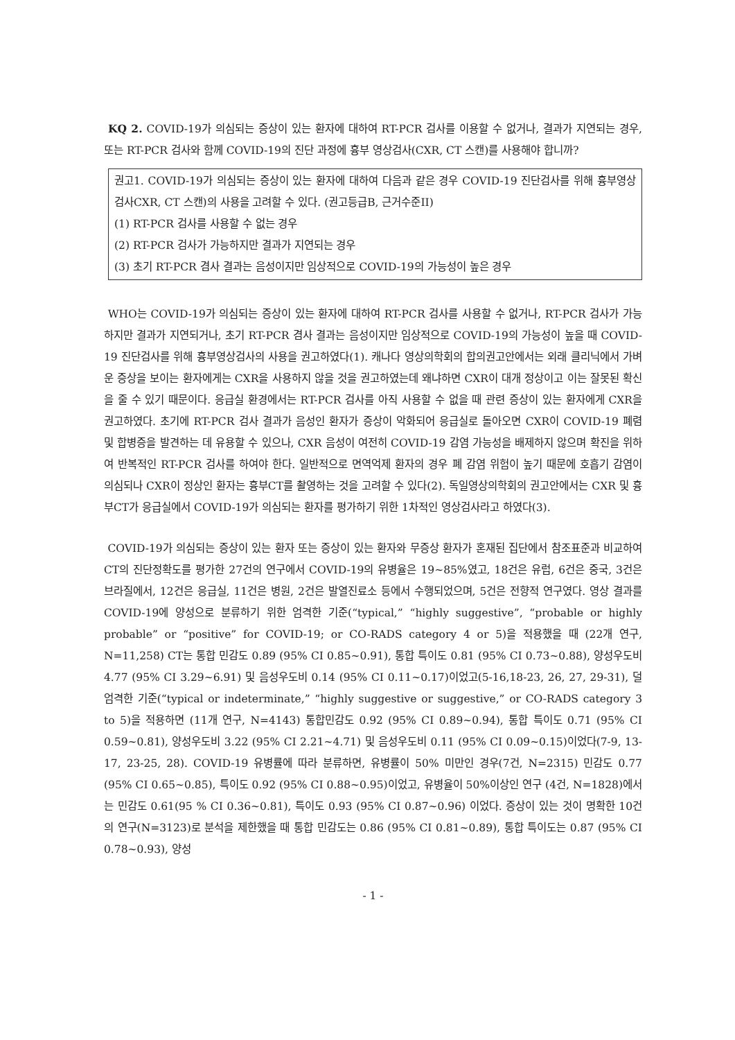KQ 2. COVID-19가 의심되는 증상이 있는 환자에 대하여 RT-PCR 검사를 이용할 수 없거나, 결과가 지연되는 경우, 또는 RT-PCR 검사와 함께 COVID-19의 진단 과정에 흉부 영상검사(CXR, CT 스캔)를 사용해야 합니까?
권고1. COVID-19가 의심되는 증상이 있는 환자에 대하여 다음과 같은 경우 COVID-19 진단검사를 위해 흉부영상검사CXR, CT 스캔)의 사용을 고려할 수 있다. (권고등급B, 근거수준II)
(1) RT-PCR 검사를 사용할 수 없는 경우
(2) RT-PCR 검사가 가능하지만 결과가 지연되는 경우
(3) 초기 RT-PCR 겸사 결과는 음성이지만 임상적으로 COVID-19의 가능성이 높은 경우
WHO는 COVID-19가 의심되는 증상이 있는 환자에 대하여 RT-PCR 검사를 사용할 수 없거나, RT-PCR 검사가 가능하지만 결과가 지연되거나, 초기 RT-PCR 겸사 결과는 음성이지만 임상적으로 COVID-19의 가능성이 높을 때 COVID-19 진단검사를 위해 흉부영상검사의 사용을 권고하였다(1). 캐나다 영상의학회의 합의권고안에서는 외래 클리닉에서 가벼운 증상을 보이는 환자에게는 CXR을 사용하지 않을 것을 권고하였는데 왜냐하면 CXR이 대개 정상이고 이는 잘못된 확신을 줄 수 있기 때문이다. 응급실 환경에서는 RT-PCR 검사를 아직 사용할 수 없을 때 관련 증상이 있는 환자에게 CXR을 권고하였다. 초기에 RT-PCR 검사 결과가 음성인 환자가 증상이 악화되어 응급실로 돌아오면 CXR이 COVID-19 폐렴 및 합병증을 발견하는 데 유용할 수 있으나, CXR 음성이 여전히 COVID-19 감염 가능성을 배제하지 않으며 확진을 위하여 반복적인 RT-PCR 검사를 하여야 한다. 일반적으로 면역억제 환자의 경우 폐 감염 위험이 높기 때문에 호흡기 감염이 의심되나 CXR이 정상인 환자는 흉부CT를 촬영하는 것을 고려할 수 있다(2). 독일영상의학회의 권고안에서는 CXR 및 흉부CT가 응급실에서 COVID-19가 의심되는 환자를 평가하기 위한 1차적인 영상검사라고 하였다(3).
COVID-19가 의심되는 증상이 있는 환자 또는 증상이 있는 환자와 무증상 환자가 혼재된 집단에서 참조표준과 비교하여 CT의 진단정확도를 평가한 27건의 연구에서 COVID-19의 유병율은 19~85%였고, 18건은 유럽, 6건은 중국, 3건은 브라질에서, 12건은 응급실, 11건은 병원, 2건은 발열진료소 등에서 수행되었으며, 5건은 전향적 연구였다. 영상 결과를 COVID-19에 양성으로 분류하기 위한 엄격한 기준(“typical,” “highly suggestive”, “probable or highly probable” or “positive” for COVID-19; or CO-RADS category 4 or 5)을 적용했을 때 (22개 연구, N=11,258) CT는 통합 민감도 0.89 (95% CI 0.85~0.91), 통합 특이도 0.81 (95% CI 0.73~0.88), 양성우도비 4.77 (95% CI 3.29~6.91) 및 음성우도비 0.14 (95% CI 0.11~0.17)이었고(5-16,18-23, 26, 27, 29-31), 덜 엄격한 기준(“typical or indeterminate,” “highly suggestive or suggestive,” or CO-RADS category 3 to 5)을 적용하면 (11개 연구, N=4143) 통합민감도 0.92 (95% CI 0.89~0.94), 통합 특이도 0.71 (95% CI 0.59~0.81), 양성우도비 3.22 (95% CI 2.21~4.71) 및 음성우도비 0.11 (95% CI 0.09~0.15)이었다(7-9, 13-17, 23-25, 28). COVID-19 유병률에 따라 분류하면, 유병률이 50% 미만인 경우(7건, N=2315) 민감도 0.77 (95% CI 0.65~0.85), 특이도 0.92 (95% CI 0.88~0.95)이었고, 유병율이 50%이상인 연구 (4건, N=1828)에서는 민감도 0.61(95 % CI 0.36~0.81), 특이도 0.93 (95% CI 0.87~0.96) 이었다. 증상이 있는 것이 명확한 10건의 연구(N=3123)로 분석을 제한했을 때 통합 민감도는 0.86 (95% CI 0.81~0.89), 통합 특이도는 0.87 (95% CI 0.78~0.93), 양성
- 1 -